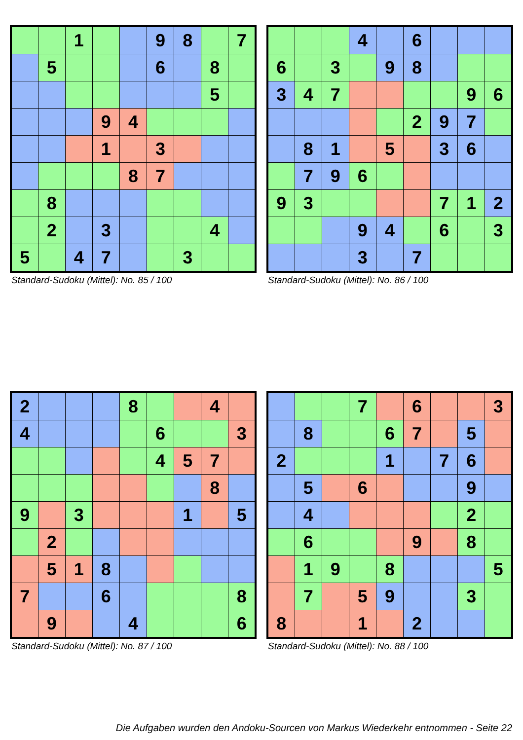| | | 1 | | | 9 | 8 | | 7 |
| | 5 | | | | 6 | | 8 | |
| | | | | | | | 5 | |
| | | | 9 | 4 | | | | |
| | | | 1 | | 3 | | | |
| | | | | 8 | 7 | | | |
| | 8 | | | | | | | |
| | 2 | | 3 | | | | 4 | |
| 5 | | 4 | 7 | | | 3 | | |
Standard-Sudoku (Mittel): No. 85 / 100
| | | | 4 | | 6 | | | |
| 6 | | 3 | | 9 | 8 | | | |
| 3 | 4 | 7 | | | | | 9 | 6 |
| | | | | | 2 | 9 | 7 | |
| | 8 | 1 | | 5 | | 3 | 6 | |
| | 7 | 9 | 6 | | | | | |
| 9 | 3 | | | | | 7 | 1 | 2 |
| | | | 9 | 4 | | 6 | | 3 |
| | | | 3 | | 7 | | | |
Standard-Sudoku (Mittel): No. 86 / 100
| 2 | | | | 8 | | | 4 | |
| 4 | | | | | 6 | | | 3 |
| | | | | | 4 | 5 | 7 | |
| | | | | | | | 8 | |
| 9 | | 3 | | | | 1 | | 5 |
| | 2 | | | | | | | |
| | 5 | 1 | 8 | | | | | |
| 7 | | | 6 | | | | | 8 |
| | 9 | | | 4 | | | | 6 |
Standard-Sudoku (Mittel): No. 87 / 100
| | | | 7 | | 6 | | | 3 |
| | 8 | | | 6 | 7 | | 5 | |
| 2 | | | | 1 | | 7 | 6 | |
| | 5 | | 6 | | | | 9 | |
| | 4 | | | | | | 2 | |
| | 6 | | | | 9 | | 8 | |
| | 1 | 9 | | 8 | | | | 5 |
| | 7 | | 5 | 9 | | | 3 | |
| 8 | | | 1 | | 2 | | | |
Standard-Sudoku (Mittel): No. 88 / 100
Die Aufgaben wurden den Andoku-Sourcen von Markus Wiederkehr entnommen - Seite 22